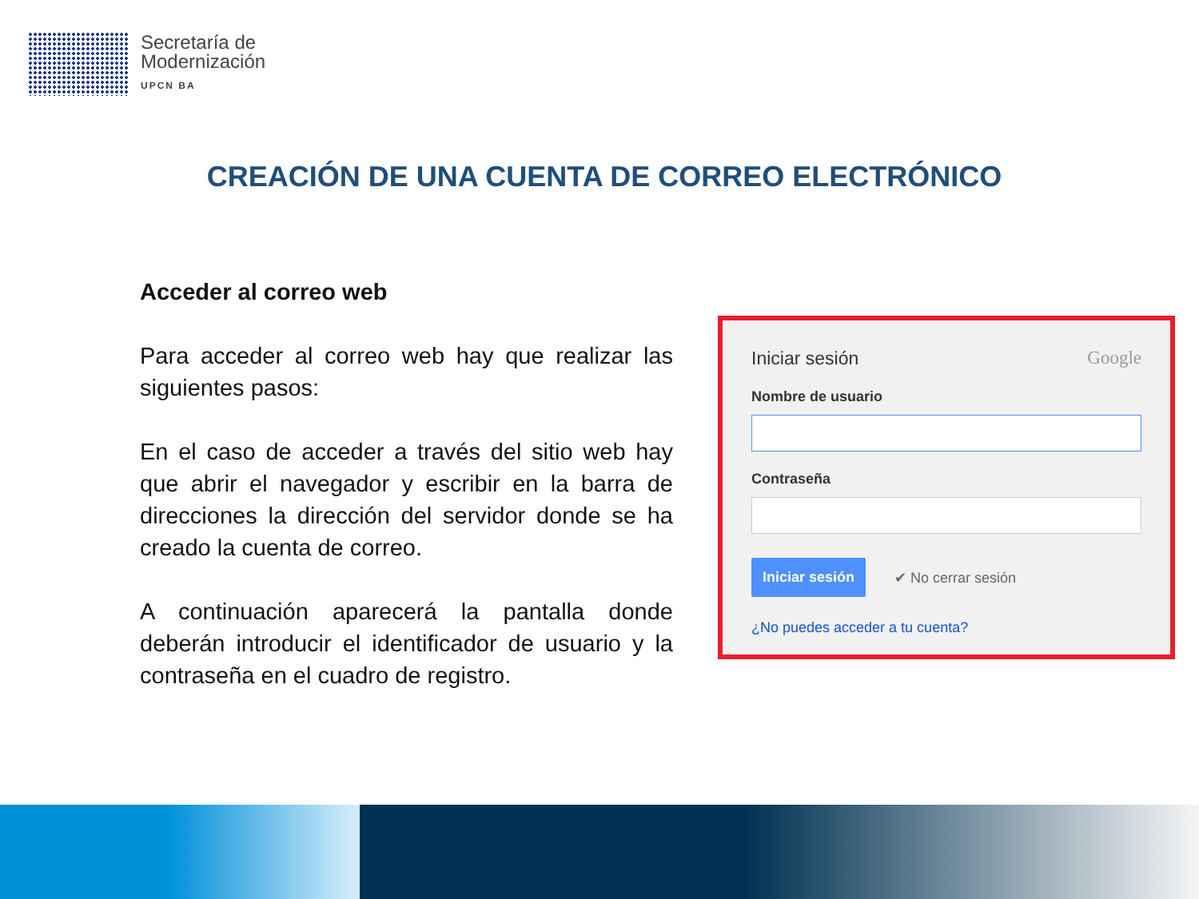Secretaría de
Modernización
UPCN BA
CREACIÓN DE UNA CUENTA DE CORREO ELECTRÓNICO
Acceder al correo web
Para acceder al correo web hay que realizar las siguientes pasos:
En el caso de acceder a través del sitio web hay que abrir el navegador y escribir en la barra de direcciones la dirección del servidor donde se ha creado la cuenta de correo.
A continuación aparecerá la pantalla donde deberán introducir el identificador de usuario y la contraseña en el cuadro de registro.
Iniciar sesión Google
Nombre de usuario
Contraseña
Iniciar sesión ✔ No cerrar sesión
¿No puedes acceder a tu cuenta?